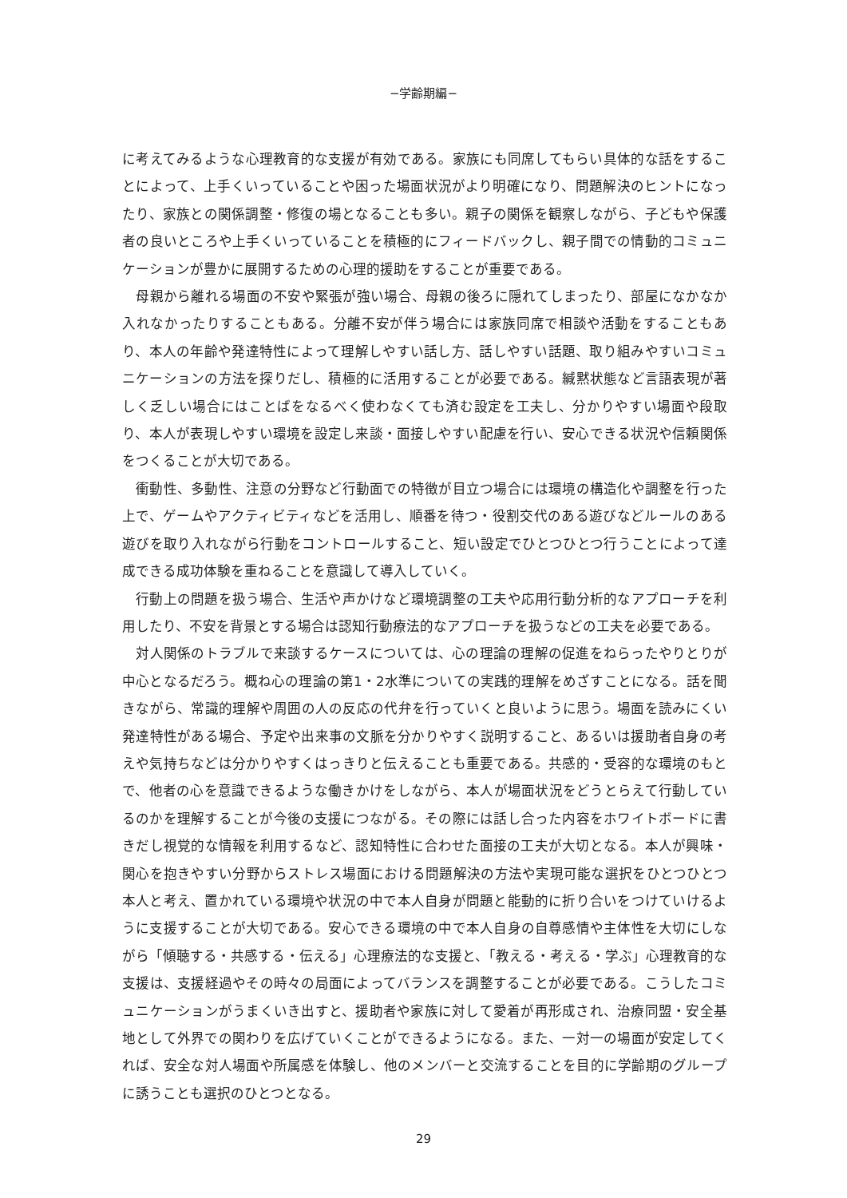−学齢期編−
に考えてみるような心理教育的な支援が有効である。家族にも同席してもらい具体的な話をすることによって、上手くいっていることや困った場面状況がより明確になり、問題解決のヒントになったり、家族との関係調整・修復の場となることも多い。親子の関係を観察しながら、子どもや保護者の良いところや上手くいっていることを積極的にフィードバックし、親子間での情動的コミュニケーションが豊かに展開するための心理的援助をすることが重要である。
　母親から離れる場面の不安や緊張が強い場合、母親の後ろに隠れてしまったり、部屋になかなか入れなかったりすることもある。分離不安が伴う場合には家族同席で相談や活動をすることもあり、本人の年齢や発達特性によって理解しやすい話し方、話しやすい話題、取り組みやすいコミュニケーションの方法を探りだし、積極的に活用することが必要である。緘黙状態など言語表現が著しく乏しい場合にはことばをなるべく使わなくても済む設定を工夫し、分かりやすい場面や段取り、本人が表現しやすい環境を設定し来談・面接しやすい配慮を行い、安心できる状況や信頼関係をつくることが大切である。
　衝動性、多動性、注意の分野など行動面での特徴が目立つ場合には環境の構造化や調整を行った上で、ゲームやアクティビティなどを活用し、順番を待つ・役割交代のある遊びなどルールのある遊びを取り入れながら行動をコントロールすること、短い設定でひとつひとつ行うことによって達成できる成功体験を重ねることを意識して導入していく。
　行動上の問題を扱う場合、生活や声かけなど環境調整の工夫や応用行動分析的なアプローチを利用したり、不安を背景とする場合は認知行動療法的なアプローチを扱うなどの工夫を必要である。
　対人関係のトラブルで来談するケースについては、心の理論の理解の促進をねらったやりとりが中心となるだろう。概ね心の理論の第1・2水準についての実践的理解をめざすことになる。話を聞きながら、常識的理解や周囲の人の反応の代弁を行っていくと良いように思う。場面を読みにくい発達特性がある場合、予定や出来事の文脈を分かりやすく説明すること、あるいは援助者自身の考えや気持ちなどは分かりやすくはっきりと伝えることも重要である。共感的・受容的な環境のもとで、他者の心を意識できるような働きかけをしながら、本人が場面状況をどうとらえて行動しているのかを理解することが今後の支援につながる。その際には話し合った内容をホワイトボードに書きだし視覚的な情報を利用するなど、認知特性に合わせた面接の工夫が大切となる。本人が興味・関心を抱きやすい分野からストレス場面における問題解決の方法や実現可能な選択をひとつひとつ本人と考え、置かれている環境や状況の中で本人自身が問題と能動的に折り合いをつけていけるように支援することが大切である。安心できる環境の中で本人自身の自尊感情や主体性を大切にしながら「傾聴する・共感する・伝える」心理療法的な支援と、「教える・考える・学ぶ」心理教育的な支援は、支援経過やその時々の局面によってバランスを調整することが必要である。こうしたコミュニケーションがうまくいき出すと、援助者や家族に対して愛着が再形成され、治療同盟・安全基地として外界での関わりを広げていくことができるようになる。また、一対一の場面が安定してくれば、安全な対人場面や所属感を体験し、他のメンバーと交流することを目的に学齢期のグループに誘うことも選択のひとつとなる。
29